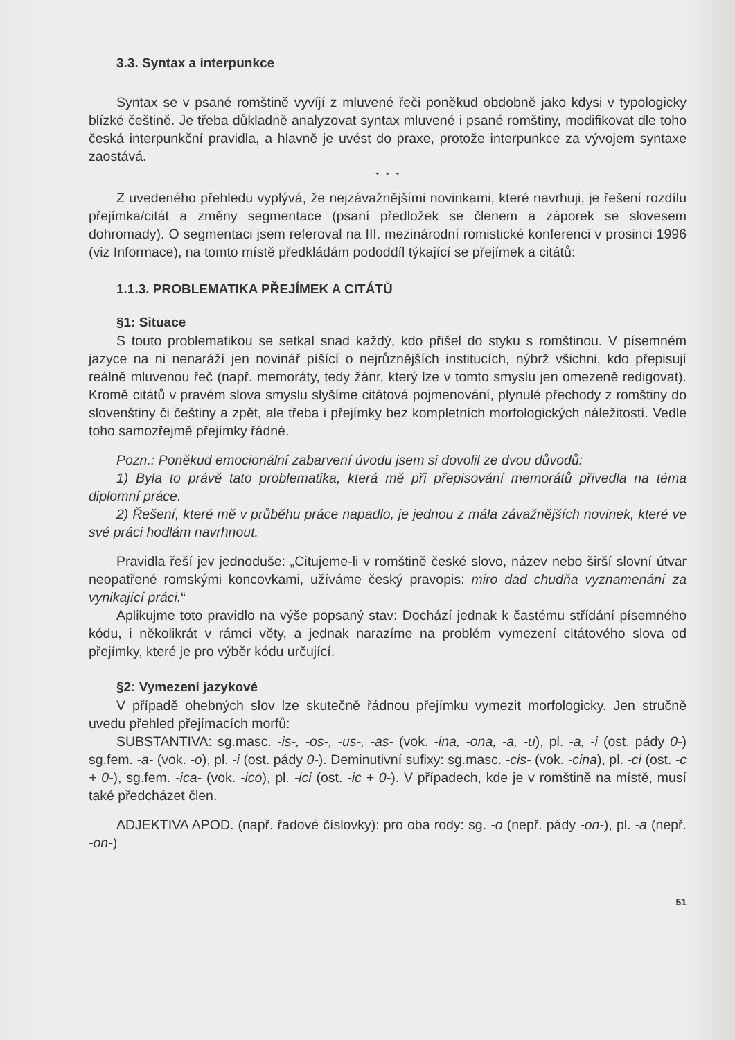3.3. Syntax a interpunkce
Syntax se v psané romštině vyvíjí z mluvené řeči poněkud obdobně jako kdysi v typologicky blízké češtině. Je třeba důkladně analyzovat syntax mluvené i psané romštiny, modifikovat dle toho česká interpunkční pravidla, a hlavně je uvést do praxe, protože interpunkce za vývojem syntaxe zaostává.
* * *
Z uvedeného přehledu vyplývá, že nejzávažnějšími novinkami, které navrhuji, je řešení rozdílu přejímka/citát a změny segmentace (psaní předložek se členem a záporek se slovesem dohromady). O segmentaci jsem referoval na III. mezinárodní romistické konferenci v prosinci 1996 (viz Informace), na tomto místě předkládám pododdíl týkající se přejímek a citátů:
1.1.3. PROBLEMATIKA PŘEJÍMEK A CITÁTŮ
§1: Situace
S touto problematikou se setkal snad každý, kdo přišel do styku s romštinou. V písemném jazyce na ni nenaráží jen novinář píšící o nejrůznějších institucích, nýbrž všichni, kdo přepisují reálně mluvenou řeč (např. memoráty, tedy žánr, který lze v tomto smyslu jen omezeně redigovat). Kromě citátů v pravém slova smyslu slyšíme citátová pojmenování, plynulé přechody z romštiny do slovenštiny či češtiny a zpět, ale třeba i přejímky bez kompletních morfologických náležitostí. Vedle toho samozřejmě přejímky řádné.
Pozn.: Poněkud emocionální zabarvení úvodu jsem si dovolil ze dvou důvodů:
1) Byla to právě tato problematika, která mě při přepisování memorátů přivedla na téma diplomní práce.
2) Řešení, které mě v průběhu práce napadlo, je jednou z mála závažnějších novinek, které ve své práci hodlám navrhnout.
Pravidla řeší jev jednoduše: „Citujeme-li v romštině české slovo, název nebo širší slovní útvar neopatřené romskými koncovkami, užíváme český pravopis: miro dad chudňa vyznamenání za vynikající práci.“
Aplikujme toto pravidlo na výše popsaný stav: Dochází jednak k častému střídání písemného kódu, i několikrát v rámci věty, a jednak narazíme na problém vymezení citátového slova od přejímky, které je pro výběr kódu určující.
§2: Vymezení jazykové
V případě ohebných slov lze skutečně řádnou přejímku vymezit morfologicky. Jen stručně uvedu přehled přejímacích morfů:
SUBSTANTIVA: sg.masc. -is-, -os-, -us-, -as- (vok. -ina, -ona, -a, -u), pl. -a, -i (ost. pády 0-) sg.fem. -a- (vok. -o), pl. -i (ost. pády 0-). Deminutivní sufixy: sg.masc. -cis- (vok. -cina), pl. -ci (ost. -c + 0-), sg.fem. -ica- (vok. -ico), pl. -ici (ost. -ic + 0-). V případech, kde je v romštině na místě, musí také předcházet člen.
ADJEKTIVA APOD. (např. řadové číslovky): pro oba rody: sg. -o (nepř. pády -on-), pl. -a (nepř. -on-)
51